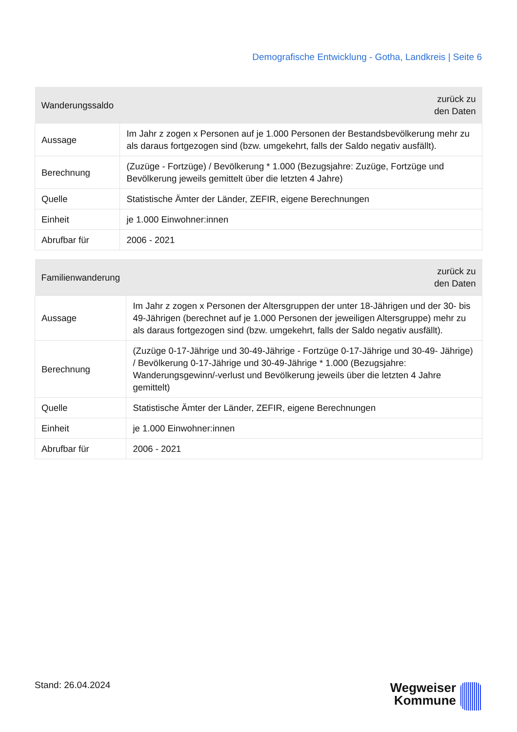Demografische Entwicklung - Gotha, Landkreis | Seite 6
| Wanderungssaldo | zurück zu den Daten |
| --- | --- |
| Aussage | Im Jahr z zogen x Personen auf je 1.000 Personen der Bestandsbevölkerung mehr zu als daraus fortgezogen sind (bzw. umgekehrt, falls der Saldo negativ ausfällt). |
| Berechnung | (Zuzüge - Fortzüge) / Bevölkerung * 1.000 (Bezugsjahre: Zuzüge, Fortzüge und Bevölkerung jeweils gemittelt über die letzten 4 Jahre) |
| Quelle | Statistische Ämter der Länder, ZEFIR, eigene Berechnungen |
| Einheit | je 1.000 Einwohner:innen |
| Abrufbar für | 2006 - 2021 |
| Familienwanderung | zurück zu den Daten |
| --- | --- |
| Aussage | Im Jahr z zogen x Personen der Altersgruppen der unter 18-Jährigen und der 30- bis 49-Jährigen (berechnet auf je 1.000 Personen der jeweiligen Altersgruppe) mehr zu als daraus fortgezogen sind (bzw. umgekehrt, falls der Saldo negativ ausfällt). |
| Berechnung | (Zuzüge 0-17-Jährige und 30-49-Jährige - Fortzüge 0-17-Jährige und 30-49- Jährige) / Bevölkerung 0-17-Jährige und 30-49-Jährige * 1.000 (Bezugsjahre: Wanderungsgewinn/-verlust und Bevölkerung jeweils über die letzten 4 Jahre gemittelt) |
| Quelle | Statistische Ämter der Länder, ZEFIR, eigene Berechnungen |
| Einheit | je 1.000 Einwohner:innen |
| Abrufbar für | 2006 - 2021 |
Stand: 26.04.2024
Wegweiser
Kommune